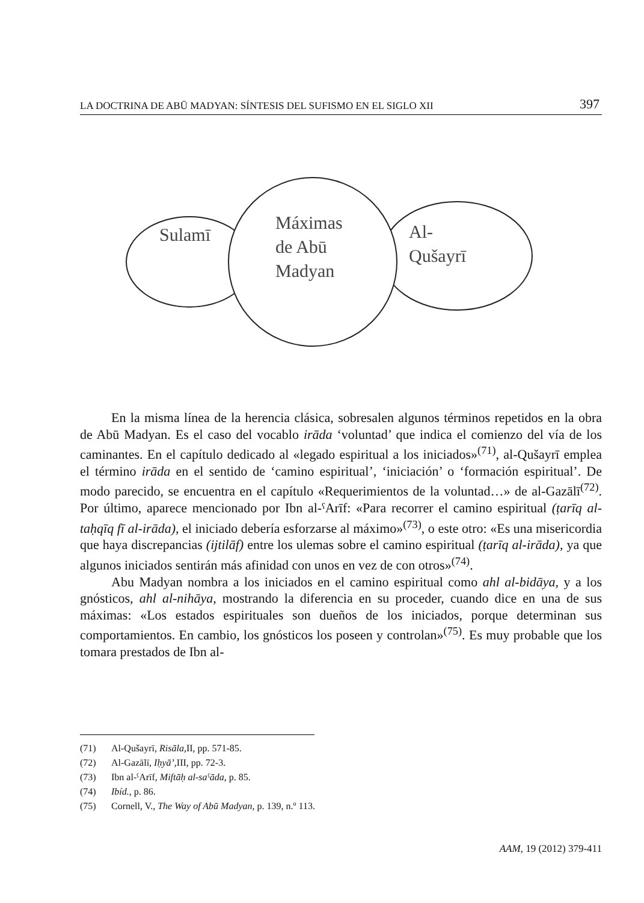LA DOCTRINA DE ABŪ MADYAN: SÍNTESIS DEL SUFISMO EN EL SIGLO XII 397
Sulamī
Máximas
de Abū
Madyan
Al-
Qušayrī
En la misma línea de la herencia clásica, sobresalen algunos términos repetidos en la obra de Abū Madyan. Es el caso del vocablo irāda ‘voluntad’ que indica el comienzo del vía de los caminantes. En el capítulo dedicado al «legado espiritual a los iniciados»<sup>(71)</sup>, al-Qušayrī emplea el término irāda en el sentido de ‘camino espiritual’, ‘iniciación’ o ‘formación espiritual’. De modo parecido, se encuentra en el capítulo «Requerimientos de la voluntad…» de al-Gazālī<sup>(72)</sup>. Por último, aparece mencionado por Ibn al-ˁArīf: «Para recorrer el camino espiritual (ṭarīq al-taḥqīq fī al-irāda), el iniciado debería esforzarse al máximo»<sup>(73)</sup>, o este otro: «Es una misericordia que haya discrepancias (ijtilāf) entre los ulemas sobre el camino espiritual (ṭarīq al-irāda), ya que algunos iniciados sentirán más afinidad con unos en vez de con otros»<sup>(74)</sup>.
Abu Madyan nombra a los iniciados en el camino espiritual como ahl al-bidāya, y a los gnósticos, ahl al-nihāya, mostrando la diferencia en su proceder, cuando dice en una de sus máximas: «Los estados espirituales son dueños de los iniciados, porque determinan sus comportamientos. En cambio, los gnósticos los poseen y controlan»<sup>(75)</sup>. Es muy probable que los tomara prestados de Ibn al-
(71) Al-Qušayrī, Risāla, II, pp. 571-85.
(72) Al-Gazālī, Iḥyā’, III, pp. 72-3.
(73) Ibn al-ˁArīf, Miftāḥ al-saˁāda, p. 85.
(74) Ibíd., p. 86.
(75) Cornell, V., The Way of Abū Madyan, p. 139, n.º 113.
AAM, 19 (2012) 379-411